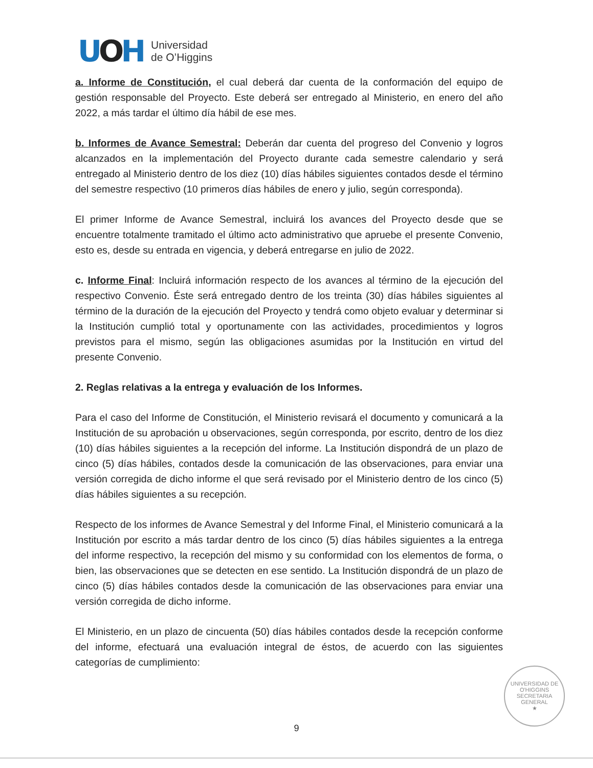UOH
Universidad
de O’Higgins
a. Informe de Constitución, el cual deberá dar cuenta de la conformación del equipo de gestión responsable del Proyecto. Este deberá ser entregado al Ministerio, en enero del año 2022, a más tardar el último día hábil de ese mes.
b. Informes de Avance Semestral: Deberán dar cuenta del progreso del Convenio y logros alcanzados en la implementación del Proyecto durante cada semestre calendario y será entregado al Ministerio dentro de los diez (10) días hábiles siguientes contados desde el término del semestre respectivo (10 primeros días hábiles de enero y julio, según corresponda).
El primer Informe de Avance Semestral, incluirá los avances del Proyecto desde que se encuentre totalmente tramitado el último acto administrativo que apruebe el presente Convenio, esto es, desde su entrada en vigencia, y deberá entregarse en julio de 2022.
c. Informe Final: Incluirá información respecto de los avances al término de la ejecución del respectivo Convenio. Éste será entregado dentro de los treinta (30) días hábiles siguientes al término de la duración de la ejecución del Proyecto y tendrá como objeto evaluar y determinar si la Institución cumplió total y oportunamente con las actividades, procedimientos y logros previstos para el mismo, según las obligaciones asumidas por la Institución en virtud del presente Convenio.
2. Reglas relativas a la entrega y evaluación de los Informes.
Para el caso del Informe de Constitución, el Ministerio revisará el documento y comunicará a la Institución de su aprobación u observaciones, según corresponda, por escrito, dentro de los diez (10) días hábiles siguientes a la recepción del informe. La Institución dispondrá de un plazo de cinco (5) días hábiles, contados desde la comunicación de las observaciones, para enviar una versión corregida de dicho informe el que será revisado por el Ministerio dentro de los cinco (5) días hábiles siguientes a su recepción.
Respecto de los informes de Avance Semestral y del Informe Final, el Ministerio comunicará a la Institución por escrito a más tardar dentro de los cinco (5) días hábiles siguientes a la entrega del informe respectivo, la recepción del mismo y su conformidad con los elementos de forma, o bien, las observaciones que se detecten en ese sentido. La Institución dispondrá de un plazo de cinco (5) días hábiles contados desde la comunicación de las observaciones para enviar una versión corregida de dicho informe.
El Ministerio, en un plazo de cincuenta (50) días hábiles contados desde la recepción conforme del informe, efectuará una evaluación integral de éstos, de acuerdo con las siguientes categorías de cumplimiento:
UNIVERSIDAD DE O'HIGGINS
SECRETARIA
GENERAL
★
9